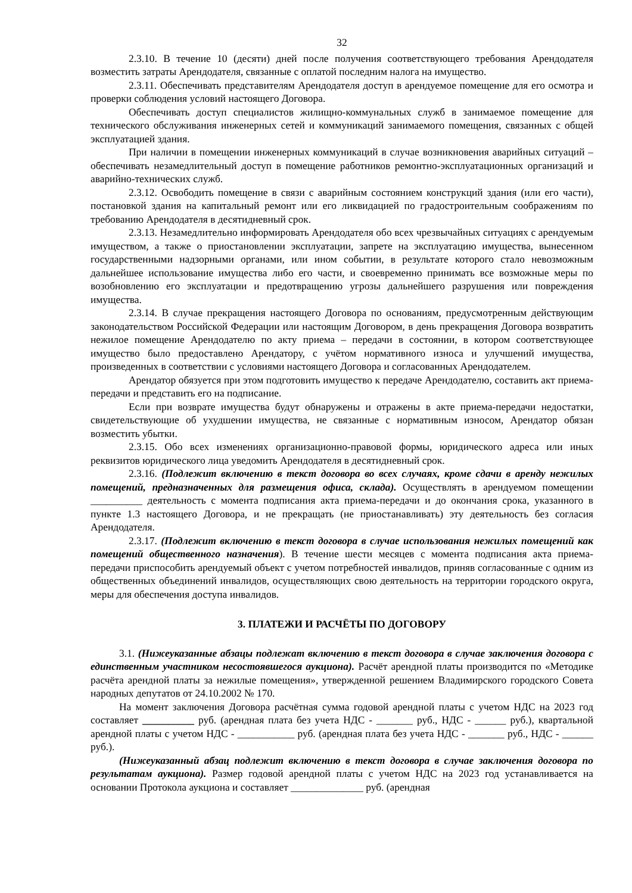32
2.3.10. В течение 10 (десяти) дней после получения соответствующего требования Арендодателя возместить затраты Арендодателя, связанные с оплатой последним налога на имущество.
2.3.11. Обеспечивать представителям Арендодателя доступ в арендуемое помещение для его осмотра и проверки соблюдения условий настоящего Договора.
Обеспечивать доступ специалистов жилищно-коммунальных служб в занимаемое помещение для технического обслуживания инженерных сетей и коммуникаций занимаемого помещения, связанных с общей эксплуатацией здания.
При наличии в помещении инженерных коммуникаций в случае возникновения аварийных ситуаций – обеспечивать незамедлительный доступ в помещение работников ремонтно-эксплуатационных организаций и аварийно-технических служб.
2.3.12. Освободить помещение в связи с аварийным состоянием конструкций здания (или его части), постановкой здания на капитальный ремонт или его ликвидацией по градостроительным соображениям по требованию Арендодателя в десятидневный срок.
2.3.13. Незамедлительно информировать Арендодателя обо всех чрезвычайных ситуациях с арендуемым имуществом, а также о приостановлении эксплуатации, запрете на эксплуатацию имущества, вынесенном государственными надзорными органами, или ином событии, в результате которого стало невозможным дальнейшее использование имущества либо его части, и своевременно принимать все возможные меры по возобновлению его эксплуатации и предотвращению угрозы дальнейшего разрушения или повреждения имущества.
2.3.14. В случае прекращения настоящего Договора по основаниям, предусмотренным действующим законодательством Российской Федерации или настоящим Договором, в день прекращения Договора возвратить нежилое помещение Арендодателю по акту приема – передачи в состоянии, в котором соответствующее имущество было предоставлено Арендатору, с учётом нормативного износа и улучшений имущества, произведенных в соответствии с условиями настоящего Договора и согласованных Арендодателем.
Арендатор обязуется при этом подготовить имущество к передаче Арендодателю, составить акт приема-передачи и представить его на подписание.
Если при возврате имущества будут обнаружены и отражены в акте приема-передачи недостатки, свидетельствующие об ухудшении имущества, не связанные с нормативным износом, Арендатор обязан возместить убытки.
2.3.15. Обо всех изменениях организационно-правовой формы, юридического адреса или иных реквизитов юридического лица уведомить Арендодателя в десятидневный срок.
2.3.16. (Подлежит включению в текст договора во всех случаях, кроме сдачи в аренду нежилых помещений, предназначенных для размещения офиса, склада). Осуществлять в арендуемом помещении __________ деятельность с момента подписания акта приема-передачи и до окончания срока, указанного в пункте 1.3 настоящего Договора, и не прекращать (не приостанавливать) эту деятельность без согласия Арендодателя.
2.3.17. (Подлежит включению в текст договора в случае использования нежилых помещений как помещений общественного назначения). В течение шести месяцев с момента подписания акта приема-передачи приспособить арендуемый объект с учетом потребностей инвалидов, приняв согласованные с одним из общественных объединений инвалидов, осуществляющих свою деятельность на территории городского округа, меры для обеспечения доступа инвалидов.
3. ПЛАТЕЖИ И РАСЧЁТЫ ПО ДОГОВОРУ
3.1. (Нижеуказанные абзацы подлежат включению в текст договора в случае заключения договора с единственным участником несостоявшегося аукциона). Расчёт арендной платы производится по «Методике расчёта арендной платы за нежилые помещения», утвержденной решением Владимирского городского Совета народных депутатов от 24.10.2002 № 170.
На момент заключения Договора расчётная сумма годовой арендной платы с учетом НДС на 2023 год составляет __________ руб. (арендная плата без учета НДС - _______ руб., НДС - ______ руб.), квартальной арендной платы с учетом НДС - ___________ руб. (арендная плата без учета НДС - _______ руб., НДС - ______ руб.).
(Нижеуказанный абзац подлежит включению в текст договора в случае заключения договора по результатам аукциона). Размер годовой арендной платы с учетом НДС на 2023 год устанавливается на основании Протокола аукциона и составляет ______________ руб. (арендная